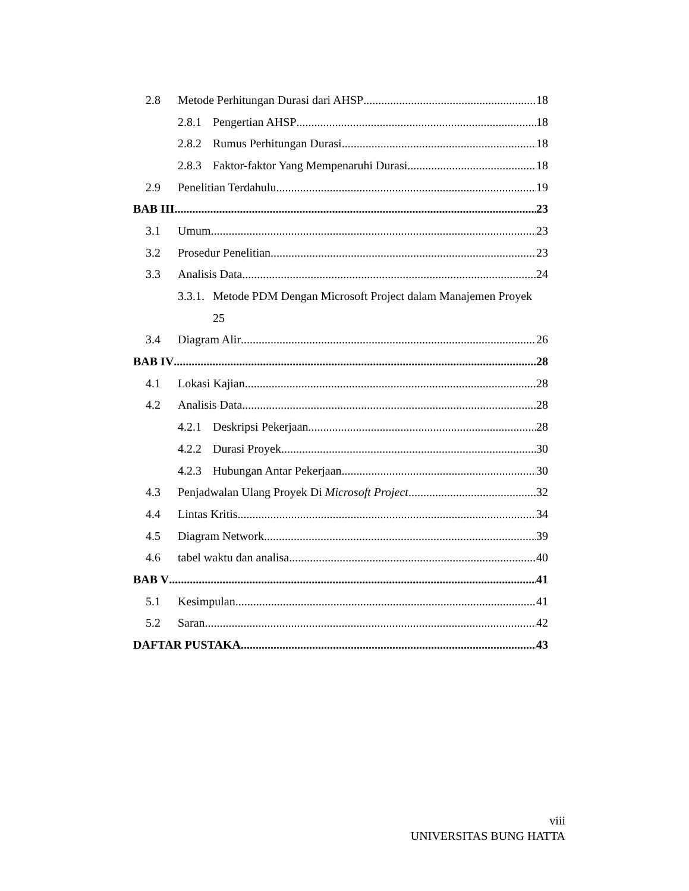2.8 Metode Perhitungan Durasi dari AHSP 18
2.8.1 Pengertian AHSP 18
2.8.2 Rumus Perhitungan Durasi 18
2.8.3 Faktor-faktor Yang Mempenaruhi Durasi 18
2.9 Penelitian Terdahulu 19
BAB III 23
3.1 Umum 23
3.2 Prosedur Penelitian 23
3.3 Analisis Data 24
3.3.1. Metode PDM Dengan Microsoft Project dalam Manajemen Proyek
25
3.4 Diagram Alir 26
BAB IV 28
4.1 Lokasi Kajian 28
4.2 Analisis Data 28
4.2.1 Deskripsi Pekerjaan 28
4.2.2 Durasi Proyek 30
4.2.3 Hubungan Antar Pekerjaan 30
4.3 Penjadwalan Ulang Proyek Di Microsoft Project 32
4.4 Lintas Kritis 34
4.5 Diagram Network 39
4.6 tabel waktu dan analisa 40
BAB V 41
5.1 Kesimpulan 41
5.2 Saran 42
DAFTAR PUSTAKA 43
viii
UNIVERSITAS BUNG HATTA